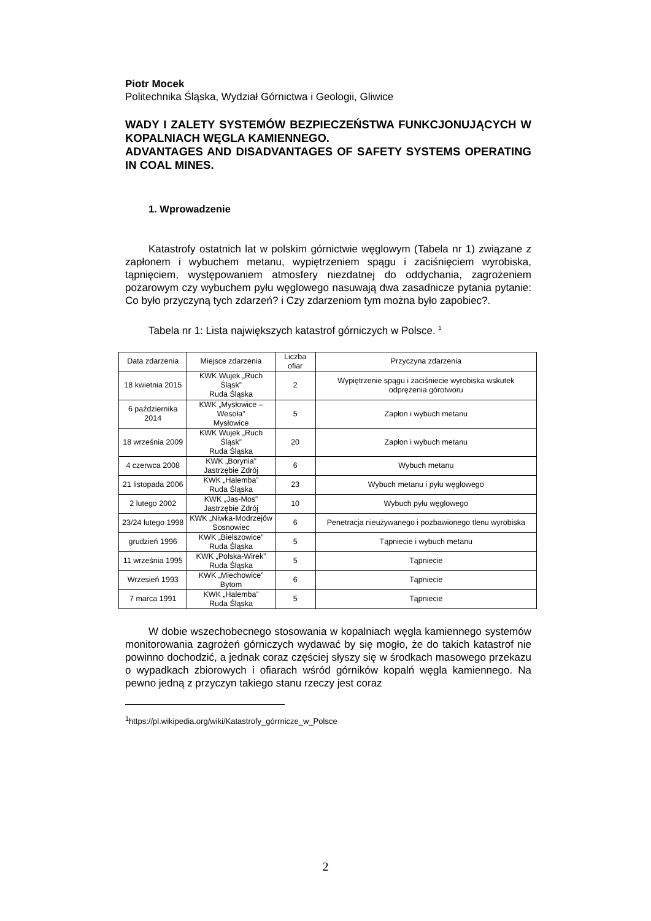Piotr Mocek
Politechnika Śląska, Wydział Górnictwa i Geologii, Gliwice
WADY I ZALETY SYSTEMÓW BEZPIECZEŃSTWA FUNKCJONUJĄCYCH W KOPALNIACH WĘGLA KAMIENNEGO.
ADVANTAGES AND DISADVANTAGES OF SAFETY SYSTEMS OPERATING IN COAL MINES.
1. Wprowadzenie
Katastrofy ostatnich lat w polskim górnictwie węglowym (Tabela nr 1) związane z zapłonem i wybuchem metanu, wypiętrzeniem spągu i zaciśnięciem wyrobiska, tąpnięciem, występowaniem atmosfery niezdatnej do oddychania, zagrożeniem pożarowym czy wybuchem pyłu węglowego nasuwają dwa zasadnicze pytania pytanie: Co było przyczyną tych zdarzeń? i Czy zdarzeniom tym można było zapobiec?.
Tabela nr 1: Lista największych katastrof górniczych w Polsce. <sup>1</sup>
| Data zdarzenia | Miejsce zdarzenia | Liczba ofiar | Przyczyna zdarzenia |
| --- | --- | --- | --- |
| 18 kwietnia 2015 | KWK Wujek „Ruch Śląsk” Ruda Śląska | 2 | Wypiętrzenie spągu i zaciśniecie wyrobiska wskutek odprężenia górotworu |
| 6 października 2014 | KWK „Mysłowice –Wesoła” Mysłowice | 5 | Zapłon i wybuch metanu |
| 18 września 2009 | KWK Wujek „Ruch Śląsk” Ruda Śląska | 20 | Zapłon i wybuch metanu |
| 4 czerwca 2008 | KWK „Borynia” Jastrzębie Zdrój | 6 | Wybuch metanu |
| 21 listopada 2006 | KWK „Halemba” Ruda Śląska | 23 | Wybuch metanu i pyłu węglowego |
| 2 lutego 2002 | KWK „Jas-Mos” Jastrzębie Zdrój | 10 | Wybuch pyłu węglowego |
| 23/24 lutego 1998 | KWK „Niwka-Modrzejów Sosnowiec | 6 | Penetracja nieużywanego i pozbawionego tlenu wyrobiska |
| grudzień 1996 | KWK „Bielszowice” Ruda Śląska | 5 | Tąpniecie i wybuch metanu |
| 11 września 1995 | KWK „Polska-Wirek” Ruda Śląska | 5 | Tąpniecie |
| Wrzesień 1993 | KWK „Miechowice” Bytom | 6 | Tąpniecie |
| 7 marca 1991 | KWK „Halemba” Ruda Śląska | 5 | Tąpniecie |
W dobie wszechobecnego stosowania w kopalniach węgla kamiennego systemów monitorowania zagrożeń górniczych wydawać by się mogło, że do takich katastrof nie powinno dochodzić, a jednak coraz częściej słyszy się w środkach masowego przekazu o wypadkach zbiorowych i ofiarach wśród górników kopalń węgla kamiennego. Na pewno jedną z przyczyn takiego stanu rzeczy jest coraz
<sup>1</sup> https://pl.wikipedia.org/wiki/Katastrofy_górrnicze_w_Polsce
2